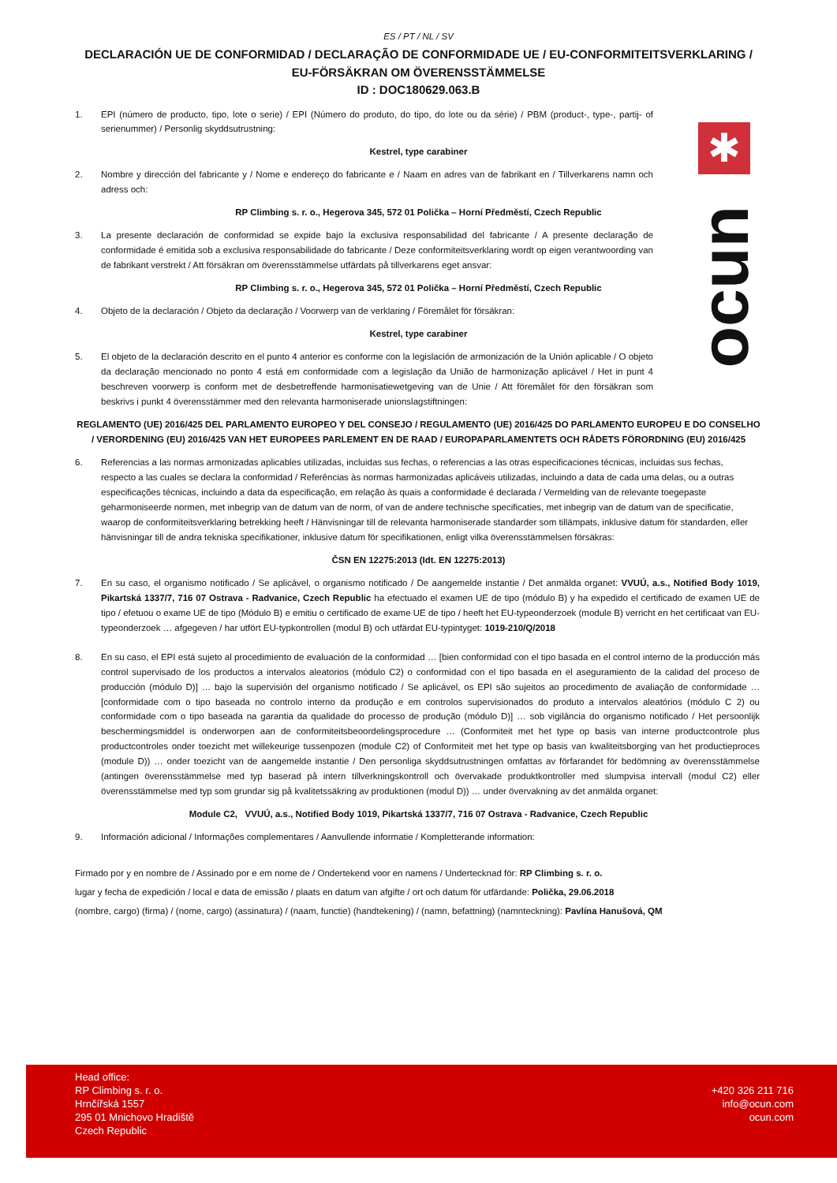✱
ocun
ES / PT / NL / SV
DECLARACIÓN UE DE CONFORMIDAD / DECLARAÇÃO DE CONFORMIDADE UE / EU-CONFORMITEITSVERKLARING / EU-FÖRSÄKRAN OM ÖVERENSSTÄMMELSE
ID : DOC180629.063.B
1. EPI (número de producto, tipo, lote o serie) / EPI (Número do produto, do tipo, do lote ou da série) / PBM (product-, type-, partij- of serienummer) / Personlig skyddsutrustning:
Kestrel, type carabiner
2. Nombre y dirección del fabricante y / Nome e endereço do fabricante e / Naam en adres van de fabrikant en / Tillverkarens namn och adress och:
RP Climbing s. r. o., Hegerova 345, 572 01 Polička – Horní Předměstí, Czech Republic
3. La presente declaración de conformidad se expide bajo la exclusiva responsabilidad del fabricante / A presente declaração de conformidade é emitida sob a exclusiva responsabilidade do fabricante / Deze conformiteitsverklaring wordt op eigen verantwoording van de fabrikant verstrekt / Att försäkran om överensstämmelse utfärdats på tillverkarens eget ansvar:
RP Climbing s. r. o., Hegerova 345, 572 01 Polička – Horní Předměstí, Czech Republic
4. Objeto de la declaración / Objeto da declaração / Voorwerp van de verklaring / Föremålet för försäkran:
Kestrel, type carabiner
5. El objeto de la declaración descrito en el punto 4 anterior es conforme con la legislación de armonización de la Unión aplicable / O objeto da declaração mencionado no ponto 4 está em conformidade com a legislação da União de harmonização aplicável / Het in punt 4 beschreven voorwerp is conform met de desbetreffende harmonisatiewetgeving van de Unie / Att föremålet för den försäkran som beskrivs i punkt 4 överensstämmer med den relevanta harmoniserade unionslagstiftningen:
REGLAMENTO (UE) 2016/425 DEL PARLAMENTO EUROPEO Y DEL CONSEJO / REGULAMENTO (UE) 2016/425 DO PARLAMENTO EUROPEU E DO CONSELHO / VERORDENING (EU) 2016/425 VAN HET EUROPEES PARLEMENT EN DE RAAD / EUROPAPARLAMENTETS OCH RÅDETS FÖRORDNING (EU) 2016/425
6. Referencias a las normas armonizadas aplicables utilizadas, incluidas sus fechas, o referencias a las otras especificaciones técnicas, incluidas sus fechas, respecto a las cuales se declara la conformidad / Referências às normas harmonizadas aplicáveis utilizadas, incluindo a data de cada uma delas, ou a outras especificações técnicas, incluindo a data da especificação, em relação às quais a conformidade é declarada / Vermelding van de relevante toegepaste geharmoniseerde normen, met inbegrip van de datum van de norm, of van de andere technische specificaties, met inbegrip van de datum van de specificatie, waarop de conformiteitsverklaring betrekking heeft / Hänvisningar till de relevanta harmoniserade standarder som tillämpats, inklusive datum för standarden, eller hänvisningar till de andra tekniska specifikationer, inklusive datum för specifikationen, enligt vilka överensstämmelsen försäkras:
ČSN EN 12275:2013 (Idt. EN 12275:2013)
7. En su caso, el organismo notificado / Se aplicável, o organismo notificado / De aangemelde instantie / Det anmälda organet: VVUÚ, a.s., Notified Body 1019, Pikartská 1337/7, 716 07 Ostrava - Radvanice, Czech Republic ha efectuado el examen UE de tipo (módulo B) y ha expedido el certificado de examen UE de tipo / efetuou o exame UE de tipo (Módulo B) e emitiu o certificado de exame UE de tipo / heeft het EU-typeonderzoek (module B) verricht en het certificaat van EU-typeonderzoek … afgegeven / har utfört EU-typkontrollen (modul B) och utfärdat EU-typintyget: 1019-210/Q/2018
8. En su caso, el EPI está sujeto al procedimiento de evaluación de la conformidad … [bien conformidad con el tipo basada en el control interno de la producción más control supervisado de los productos a intervalos aleatorios (módulo C2) o conformidad con el tipo basada en el aseguramiento de la calidad del proceso de producción (módulo D)] … bajo la supervisión del organismo notificado / Se aplicável, os EPI são sujeitos ao procedimento de avaliação de conformidade … [conformidade com o tipo baseada no controlo interno da produção e em controlos supervisionados do produto a intervalos aleatórios (módulo C 2) ou conformidade com o tipo baseada na garantia da qualidade do processo de produção (módulo D)] … sob vigilância do organismo notificado / Het persoonlijk beschermingsmiddel is onderworpen aan de conformiteitsbeoordelingsprocedure … (Conformiteit met het type op basis van interne productcontrole plus productcontroles onder toezicht met willekeurige tussenpozen (module C2) of Conformiteit met het type op basis van kwaliteitsborging van het productieproces (module D)) … onder toezicht van de aangemelde instantie / Den personliga skyddsutrustningen omfattas av förfarandet för bedömning av överensstämmelse (antingen överensstämmelse med typ baserad på intern tillverkningskontroll och övervakade produktkontroller med slumpvisa intervall (modul C2) eller överensstämmelse med typ som grundar sig på kvalitetssäkring av produktionen (modul D)) … under övervakning av det anmälda organet:
Module C2, VVUÚ, a.s., Notified Body 1019, Pikartská 1337/7, 716 07 Ostrava - Radvanice, Czech Republic
9. Información adicional / Informações complementares / Aanvullende informatie / Kompletterande information:
Firmado por y en nombre de / Assinado por e em nome de / Ondertekend voor en namens / Undertecknad för: RP Climbing s. r. o.
lugar y fecha de expedición / local e data de emissão / plaats en datum van afgifte / ort och datum för utfärdande: Polička, 29.06.2018
(nombre, cargo) (firma) / (nome, cargo) (assinatura) / (naam, functie) (handtekening) / (namn, befattning) (namnteckning): Pavlína Hanušová, QM
Head office:
RP Climbing s. r. o.
Hrnčířská 1557
295 01 Mnichovo Hradiště
Czech Republic
+420 326 211 716
info@ocun.com
ocun.com